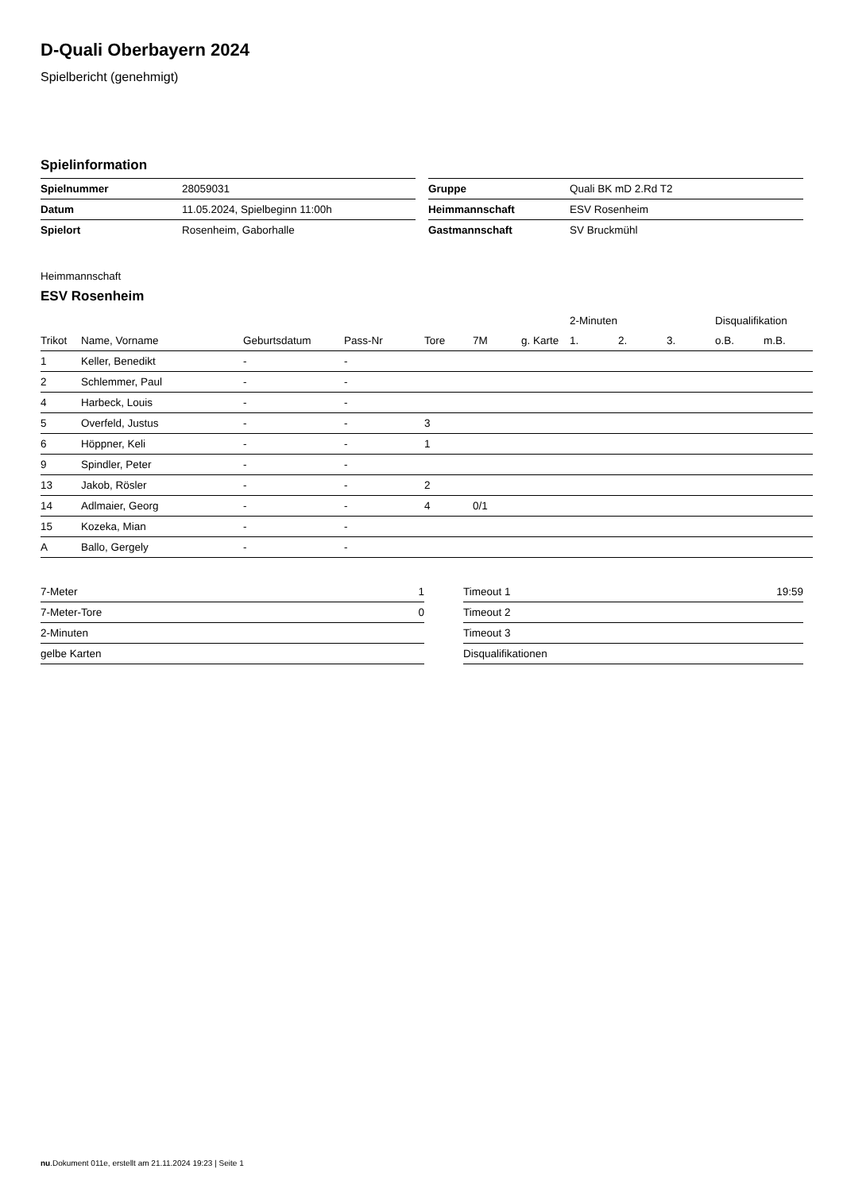D-Quali Oberbayern 2024
Spielbericht (genehmigt)
Spielinformation
| Spielnummer | 28059031 |
| Datum | 11.05.2024, Spielbeginn 11:00h |
| Spielort | Rosenheim, Gaborhalle |
| Gruppe | Quali BK mD 2.Rd T2 |
| Heimmannschaft | ESV Rosenheim |
| Gastmannschaft | SV Bruckmühl |
Heimmannschaft
ESV Rosenheim
| | | | | | | | 2-Minuten | | | Disqualifikation | |
| Trikot | Name, Vorname | Geburtsdatum | Pass-Nr | Tore | 7M | g. Karte | 1. | 2. | 3. | o.B. | m.B. |
| 1 | Keller, Benedikt | - | - | | | | | | | | |
| 2 | Schlemmer, Paul | - | - | | | | | | | | |
| 4 | Harbeck, Louis | - | - | | | | | | | | |
| 5 | Overfeld, Justus | - | - | 3 | | | | | | | |
| 6 | Höppner, Keli | - | - | 1 | | | | | | | |
| 9 | Spindler, Peter | - | - | | | | | | | | |
| 13 | Jakob, Rösler | - | - | 2 | | | | | | | |
| 14 | Adlmaier, Georg | - | - | 4 | 0/1 | | | | | | |
| 15 | Kozeka, Mian | - | - | | | | | | | | |
| A | Ballo, Gergely | - | - | | | | | | | | |
| 7-Meter | 1 |
| 7-Meter-Tore | 0 |
| 2-Minuten | |
| gelbe Karten | |
| Timeout 1 | 19:59 |
| Timeout 2 | |
| Timeout 3 | |
| Disqualifikationen | |
nu.Dokument 011e, erstellt am 21.11.2024 19:23 | Seite 1